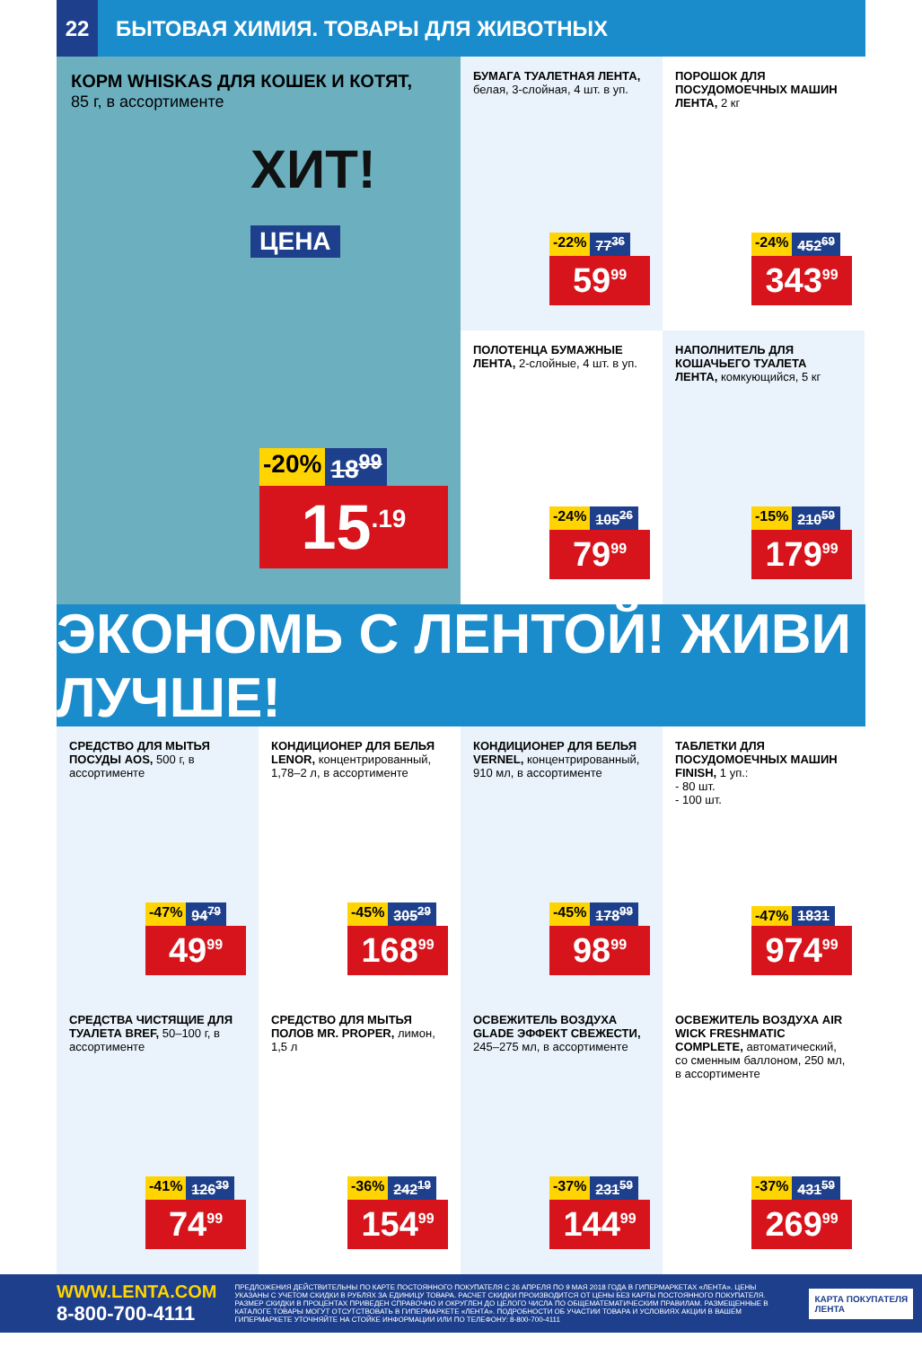22 БЫТОВАЯ ХИМИЯ. ТОВАРЫ ДЛЯ ЖИВОТНЫХ
КОРМ WHISKAS ДЛЯ КОШЕК И КОТЯТ,
85 г, в ассортименте
ХИТ!
ЦЕНА
-20% 18<sup>99</sup>
15<sup>.19</sup>
БУМАГА ТУАЛЕТНАЯ ЛЕНТА, белая, 3-слойная, 4 шт. в уп.
-22% 77<sup>36</sup>
59<sup>99</sup>
ПОРОШОК ДЛЯ ПОСУДОМОЕЧНЫХ МАШИН ЛЕНТА, 2 кг
-24% 452<sup>69</sup>
343<sup>99</sup>
ПОЛОТЕНЦА БУМАЖНЫЕ ЛЕНТА, 2-слойные, 4 шт. в уп.
-24% 105<sup>26</sup>
79<sup>99</sup>
НАПОЛНИТЕЛЬ ДЛЯ КОШАЧЬЕГО ТУАЛЕТА ЛЕНТА, комкующийся, 5 кг
-15% 210<sup>59</sup>
179<sup>99</sup>
ЭКОНОМЬ С ЛЕНТОЙ! ЖИВИ ЛУЧШЕ!
СРЕДСТВО ДЛЯ МЫТЬЯ ПОСУДЫ AOS, 500 г, в ассортименте
-47% 94<sup>79</sup>
49<sup>99</sup>
КОНДИЦИОНЕР ДЛЯ БЕЛЬЯ LENOR, концентрированный, 1,78–2 л, в ассортименте
-45% 305<sup>29</sup>
168<sup>99</sup>
КОНДИЦИОНЕР ДЛЯ БЕЛЬЯ VERNEL, концентрированный, 910 мл, в ассортименте
-45% 178<sup>99</sup>
98<sup>99</sup>
ТАБЛЕТКИ ДЛЯ ПОСУДОМОЕЧНЫХ МАШИН FINISH, 1 уп.:
- 80 шт.
- 100 шт.
-47% 1831
974<sup>99</sup>
СРЕДСТВА ЧИСТЯЩИЕ ДЛЯ ТУАЛЕТА BREF, 50–100 г, в ассортименте
-41% 126<sup>39</sup>
74<sup>99</sup>
СРЕДСТВО ДЛЯ МЫТЬЯ ПОЛОВ MR. PROPER, лимон, 1,5 л
-36% 242<sup>19</sup>
154<sup>99</sup>
ОСВЕЖИТЕЛЬ ВОЗДУХА GLADE ЭФФЕКТ СВЕЖЕСТИ, 245–275 мл, в ассортименте
-37% 231<sup>59</sup>
144<sup>99</sup>
ОСВЕЖИТЕЛЬ ВОЗДУХА AIR WICK FRESHMATIC COMPLETE, автоматический, со сменным баллоном, 250 мл, в ассортименте
-37% 431<sup>59</sup>
269<sup>99</sup>
WWW.LENTA.COM
8-800-700-4111
ПРЕДЛОЖЕНИЯ ДЕЙСТВИТЕЛЬНЫ ПО КАРТЕ ПОСТОЯННОГО ПОКУПАТЕЛЯ С 26 АПРЕЛЯ ПО 9 МАЯ 2018 ГОДА В ГИПЕРМАРКЕТАХ «ЛЕНТА». ЦЕНЫ УКАЗАНЫ С УЧЕТОМ СКИДКИ В РУБЛЯХ ЗА ЕДИНИЦУ ТОВАРА. РАСЧЕТ СКИДКИ ПРОИЗВОДИТСЯ ОТ ЦЕНЫ БЕЗ КАРТЫ ПОСТОЯННОГО ПОКУПАТЕЛЯ. РАЗМЕР СКИДКИ В ПРОЦЕНТАХ ПРИВЕДЕН СПРАВОЧНО И ОКРУГЛЕН ДО ЦЕЛОГО ЧИСЛА ПО ОБЩЕМАТЕМАТИЧЕСКИМ ПРАВИЛАМ. РАЗМЕЩЕННЫЕ В КАТАЛОГЕ ТОВАРЫ МОГУТ ОТСУТСТВОВАТЬ В ГИПЕРМАРКЕТЕ «ЛЕНТА». ПОДРОБНОСТИ ОБ УЧАСТИИ ТОВАРА И УСЛОВИЯХ АКЦИИ В ВАШЕМ ГИПЕРМАРКЕТЕ УТОЧНЯЙТЕ НА СТОЙКЕ ИНФОРМАЦИИ ИЛИ ПО ТЕЛЕФОНУ: 8-800-700-4111
КАРТА ПОКУПАТЕЛЯ
ЛЕНТА